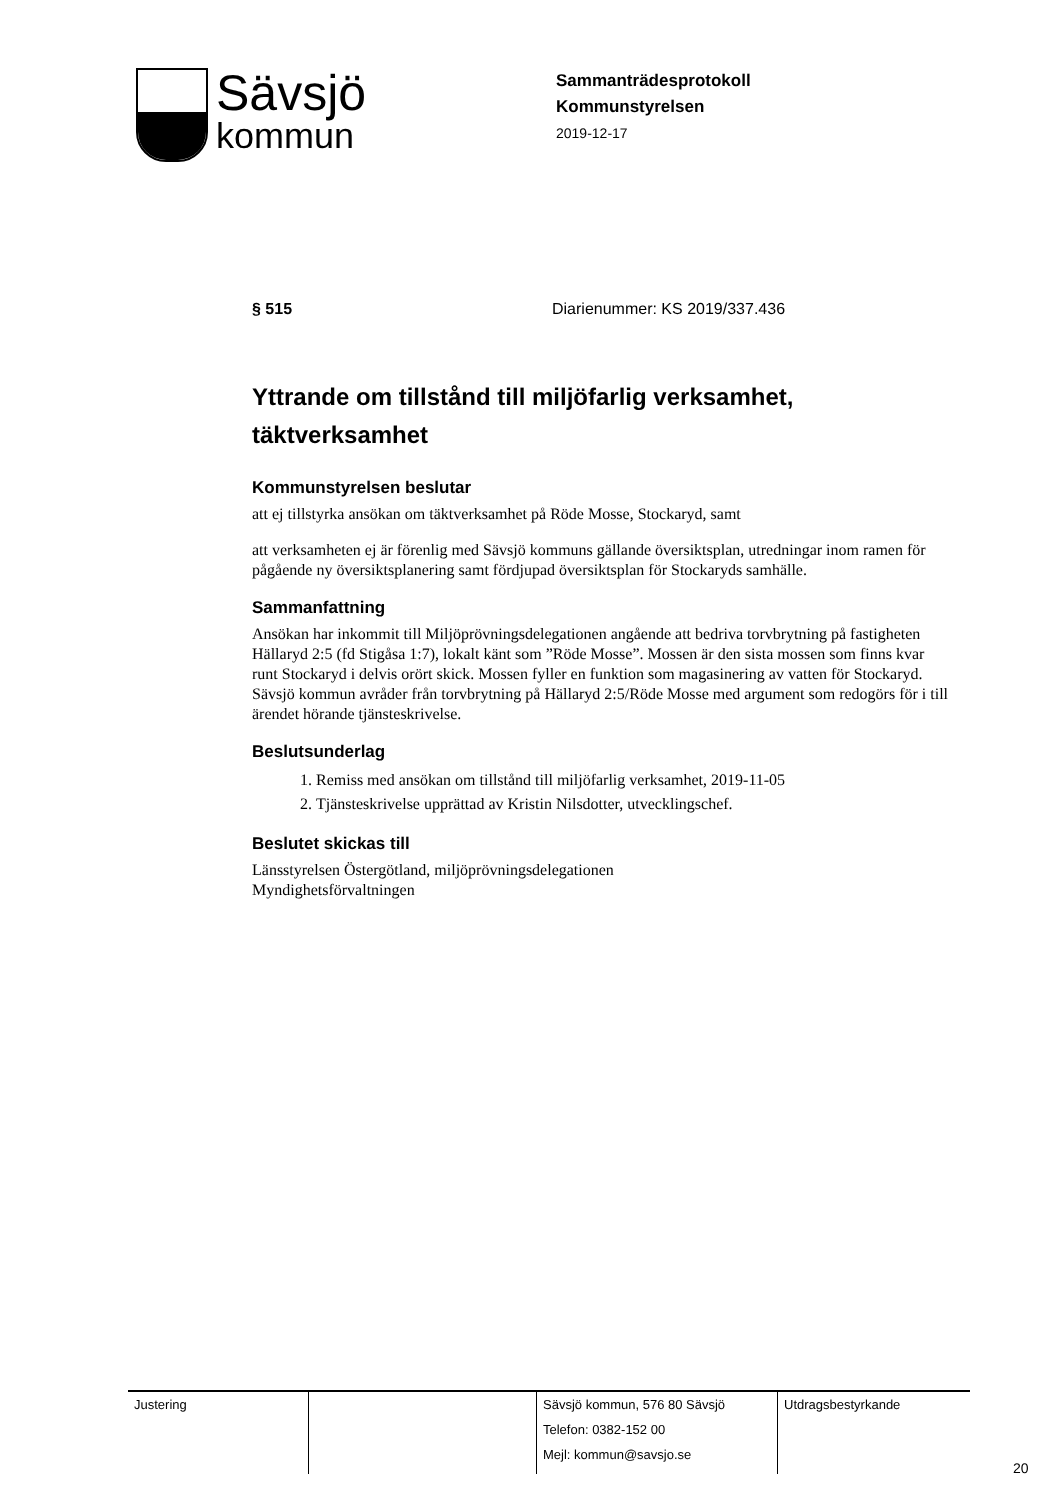Sävsjö
kommun
Sammanträdesprotokoll
Kommunstyrelsen
2019-12-17
§ 515 Diarienummer: KS 2019/337.436
Yttrande om tillstånd till miljöfarlig verksamhet, täktverksamhet
Kommunstyrelsen beslutar
att ej tillstyrka ansökan om täktverksamhet på Röde Mosse, Stockaryd, samt
att verksamheten ej är förenlig med Sävsjö kommuns gällande översiktsplan, utredningar inom ramen för pågående ny översiktsplanering samt fördjupad översiktsplan för Stockaryds samhälle.
Sammanfattning
Ansökan har inkommit till Miljöprövningsdelegationen angående att bedriva torvbrytning på fastigheten Hällaryd 2:5 (fd Stigåsa 1:7), lokalt känt som ”Röde Mosse”. Mossen är den sista mossen som finns kvar runt Stockaryd i delvis orört skick. Mossen fyller en funktion som magasinering av vatten för Stockaryd.
Sävsjö kommun avråder från torvbrytning på Hällaryd 2:5/Röde Mosse med argument som redogörs för i till ärendet hörande tjänsteskrivelse.
Beslutsunderlag
1. Remiss med ansökan om tillstånd till miljöfarlig verksamhet, 2019-11-05
2. Tjänsteskrivelse upprättad av Kristin Nilsdotter, utvecklingschef.
Beslutet skickas till
Länsstyrelsen Östergötland, miljöprövningsdelegationen
Myndighetsförvaltningen
| Justering | | Sävsjö kommun, 576 80 Sävsjö Telefon: 0382-152 00 Mejl: kommun@savsjo.se | Utdragsbestyrkande |
20